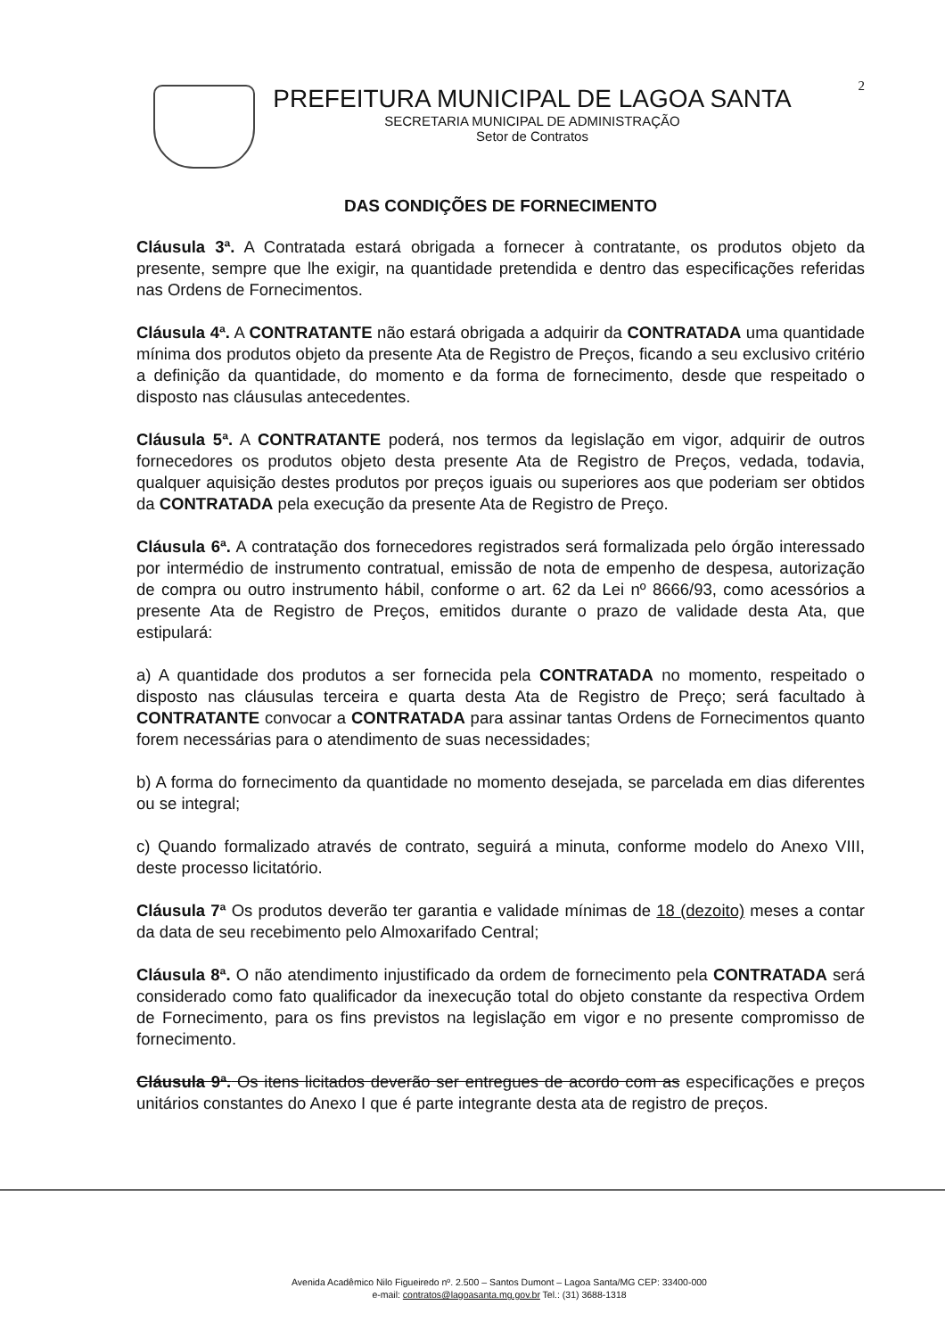2
PREFEITURA MUNICIPAL DE LAGOA SANTA
SECRETARIA MUNICIPAL DE ADMINISTRAÇÃO
Setor de Contratos
DAS CONDIÇÕES DE FORNECIMENTO
Cláusula 3ª. A Contratada estará obrigada a fornecer à contratante, os produtos objeto da presente, sempre que lhe exigir, na quantidade pretendida e dentro das especificações referidas nas Ordens de Fornecimentos.
Cláusula 4ª. A CONTRATANTE não estará obrigada a adquirir da CONTRATADA uma quantidade mínima dos produtos objeto da presente Ata de Registro de Preços, ficando a seu exclusivo critério a definição da quantidade, do momento e da forma de fornecimento, desde que respeitado o disposto nas cláusulas antecedentes.
Cláusula 5ª. A CONTRATANTE poderá, nos termos da legislação em vigor, adquirir de outros fornecedores os produtos objeto desta presente Ata de Registro de Preços, vedada, todavia, qualquer aquisição destes produtos por preços iguais ou superiores aos que poderiam ser obtidos da CONTRATADA pela execução da presente Ata de Registro de Preço.
Cláusula 6ª. A contratação dos fornecedores registrados será formalizada pelo órgão interessado por intermédio de instrumento contratual, emissão de nota de empenho de despesa, autorização de compra ou outro instrumento hábil, conforme o art. 62 da Lei nº 8666/93, como acessórios a presente Ata de Registro de Preços, emitidos durante o prazo de validade desta Ata, que estipulará:
a) A quantidade dos produtos a ser fornecida pela CONTRATADA no momento, respeitado o disposto nas cláusulas terceira e quarta desta Ata de Registro de Preço; será facultado à CONTRATANTE convocar a CONTRATADA para assinar tantas Ordens de Fornecimentos quanto forem necessárias para o atendimento de suas necessidades;
b) A forma do fornecimento da quantidade no momento desejada, se parcelada em dias diferentes ou se integral;
c) Quando formalizado através de contrato, seguirá a minuta, conforme modelo do Anexo VIII, deste processo licitatório.
Cláusula 7ª Os produtos deverão ter garantia e validade mínimas de 18 (dezoito) meses a contar da data de seu recebimento pelo Almoxarifado Central;
Cláusula 8ª. O não atendimento injustificado da ordem de fornecimento pela CONTRATADA será considerado como fato qualificador da inexecução total do objeto constante da respectiva Ordem de Fornecimento, para os fins previstos na legislação em vigor e no presente compromisso de fornecimento.
Cláusula 9ª. Os itens licitados deverão ser entregues de acordo com as especificações e preços unitários constantes do Anexo I que é parte integrante desta ata de registro de preços.
Avenida Acadêmico Nilo Figueiredo nº. 2.500 – Santos Dumont – Lagoa Santa/MG CEP: 33400-000
e-mail: contratos@lagoasanta.mg.gov.br Tel.: (31) 3688-1318